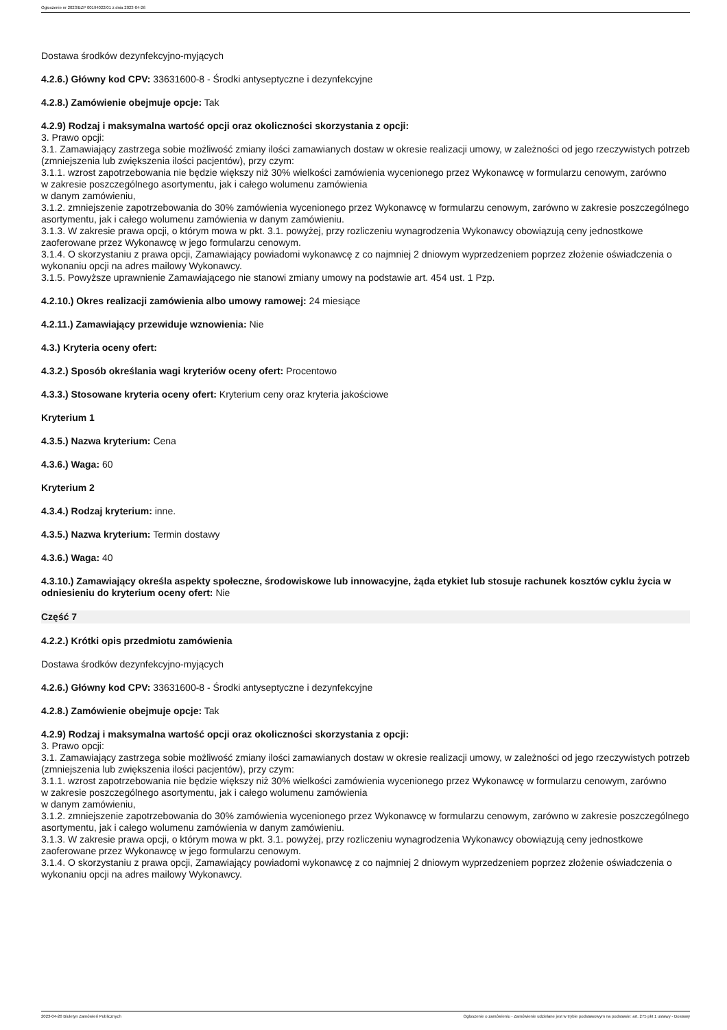Ogłoszenie nr 2023/BZP 00194022/01 z dnia 2023-04-26
Dostawa środków dezynfekcyjno-myjących
4.2.6.) Główny kod CPV: 33631600-8 - Środki antyseptyczne i dezynfekcyjne
4.2.8.) Zamówienie obejmuje opcje: Tak
4.2.9) Rodzaj i maksymalna wartość opcji oraz okoliczności skorzystania z opcji:
3. Prawo opcji:
3.1. Zamawiający zastrzega sobie możliwość zmiany ilości zamawianych dostaw w okresie realizacji umowy, w zależności od jego rzeczywistych potrzeb (zmniejszenia lub zwiększenia ilości pacjentów), przy czym:
3.1.1. wzrost zapotrzebowania nie będzie większy niż 30% wielkości zamówienia wycenionego przez Wykonawcę w formularzu cenowym, zarówno
w zakresie poszczególnego asortymentu, jak i całego wolumenu zamówienia
w danym zamówieniu,
3.1.2. zmniejszenie zapotrzebowania do 30% zamówienia wycenionego przez Wykonawcę w formularzu cenowym, zarówno w zakresie poszczególnego asortymentu, jak i całego wolumenu zamówienia w danym zamówieniu.
3.1.3. W zakresie prawa opcji, o którym mowa w pkt. 3.1. powyżej, przy rozliczeniu wynagrodzenia Wykonawcy obowiązują ceny jednostkowe zaoferowane przez Wykonawcę w jego formularzu cenowym.
3.1.4. O skorzystaniu z prawa opcji, Zamawiający powiadomi wykonawcę z co najmniej 2 dniowym wyprzedzeniem poprzez złożenie oświadczenia o wykonaniu opcji na adres mailowy Wykonawcy.
3.1.5. Powyższe uprawnienie Zamawiającego nie stanowi zmiany umowy na podstawie art. 454 ust. 1 Pzp.
4.2.10.) Okres realizacji zamówienia albo umowy ramowej: 24 miesiące
4.2.11.) Zamawiający przewiduje wznowienia: Nie
4.3.) Kryteria oceny ofert:
4.3.2.) Sposób określania wagi kryteriów oceny ofert: Procentowo
4.3.3.) Stosowane kryteria oceny ofert: Kryterium ceny oraz kryteria jakościowe
Kryterium 1
4.3.5.) Nazwa kryterium: Cena
4.3.6.) Waga: 60
Kryterium 2
4.3.4.) Rodzaj kryterium: inne.
4.3.5.) Nazwa kryterium: Termin dostawy
4.3.6.) Waga: 40
4.3.10.) Zamawiający określa aspekty społeczne, środowiskowe lub innowacyjne, żąda etykiet lub stosuje rachunek kosztów cyklu życia w odniesieniu do kryterium oceny ofert: Nie
Część 7
4.2.2.) Krótki opis przedmiotu zamówienia
Dostawa środków dezynfekcyjno-myjących
4.2.6.) Główny kod CPV: 33631600-8 - Środki antyseptyczne i dezynfekcyjne
4.2.8.) Zamówienie obejmuje opcje: Tak
4.2.9) Rodzaj i maksymalna wartość opcji oraz okoliczności skorzystania z opcji:
3. Prawo opcji:
3.1. Zamawiający zastrzega sobie możliwość zmiany ilości zamawianych dostaw w okresie realizacji umowy, w zależności od jego rzeczywistych potrzeb (zmniejszenia lub zwiększenia ilości pacjentów), przy czym:
3.1.1. wzrost zapotrzebowania nie będzie większy niż 30% wielkości zamówienia wycenionego przez Wykonawcę w formularzu cenowym, zarówno
w zakresie poszczególnego asortymentu, jak i całego wolumenu zamówienia
w danym zamówieniu,
3.1.2. zmniejszenie zapotrzebowania do 30% zamówienia wycenionego przez Wykonawcę w formularzu cenowym, zarówno w zakresie poszczególnego asortymentu, jak i całego wolumenu zamówienia w danym zamówieniu.
3.1.3. W zakresie prawa opcji, o którym mowa w pkt. 3.1. powyżej, przy rozliczeniu wynagrodzenia Wykonawcy obowiązują ceny jednostkowe zaoferowane przez Wykonawcę w jego formularzu cenowym.
3.1.4. O skorzystaniu z prawa opcji, Zamawiający powiadomi wykonawcę z co najmniej 2 dniowym wyprzedzeniem poprzez złożenie oświadczenia o wykonaniu opcji na adres mailowy Wykonawcy.
2023-04-26 Biuletyn Zamówień Publicznych Ogłoszenie o zamówieniu - Zamówienie udzielane jest w trybie podstawowym na podstawie: art. 275 pkt 1 ustawy - Dostawy